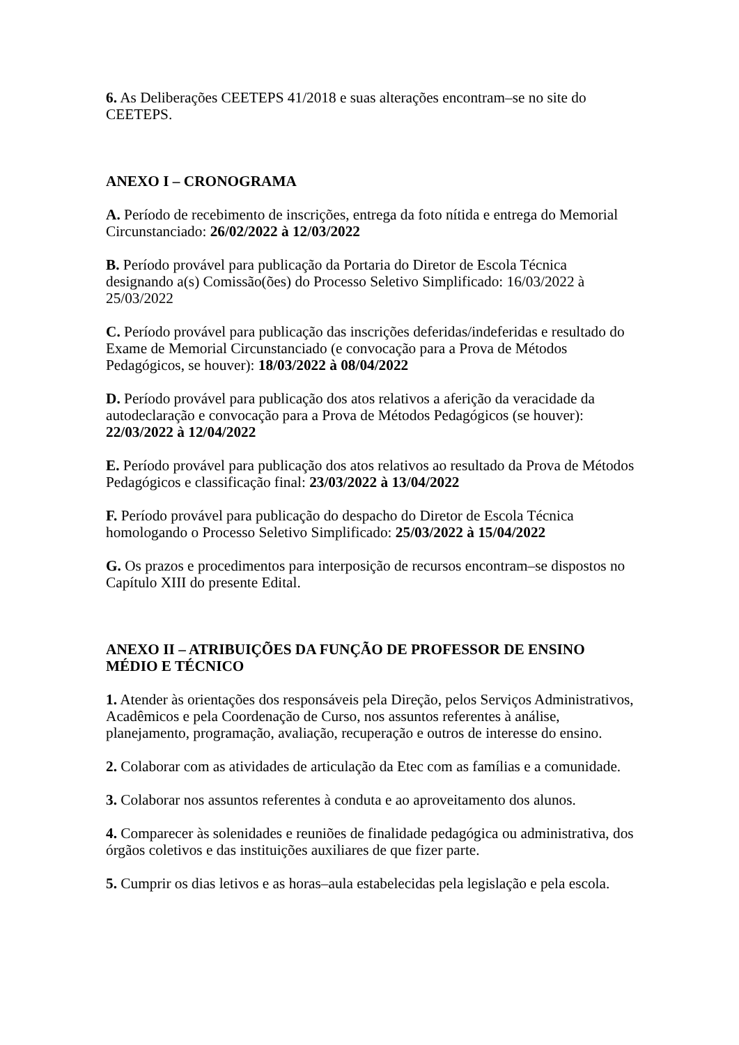6. As Deliberações CEETEPS 41/2018 e suas alterações encontram–se no site do CEETEPS.
ANEXO I – CRONOGRAMA
A. Período de recebimento de inscrições, entrega da foto nítida e entrega do Memorial Circunstanciado: 26/02/2022 à 12/03/2022
B. Período provável para publicação da Portaria do Diretor de Escola Técnica designando a(s) Comissão(ões) do Processo Seletivo Simplificado: 16/03/2022 à 25/03/2022
C. Período provável para publicação das inscrições deferidas/indeferidas e resultado do Exame de Memorial Circunstanciado (e convocação para a Prova de Métodos Pedagógicos, se houver): 18/03/2022 à 08/04/2022
D. Período provável para publicação dos atos relativos a aferição da veracidade da autodeclaração e convocação para a Prova de Métodos Pedagógicos (se houver): 22/03/2022 à 12/04/2022
E. Período provável para publicação dos atos relativos ao resultado da Prova de Métodos Pedagógicos e classificação final: 23/03/2022 à 13/04/2022
F. Período provável para publicação do despacho do Diretor de Escola Técnica homologando o Processo Seletivo Simplificado: 25/03/2022 à 15/04/2022
G. Os prazos e procedimentos para interposição de recursos encontram–se dispostos no Capítulo XIII do presente Edital.
ANEXO II – ATRIBUIÇÕES DA FUNÇÃO DE PROFESSOR DE ENSINO MÉDIO E TÉCNICO
1. Atender às orientações dos responsáveis pela Direção, pelos Serviços Administrativos, Acadêmicos e pela Coordenação de Curso, nos assuntos referentes à análise, planejamento, programação, avaliação, recuperação e outros de interesse do ensino.
2. Colaborar com as atividades de articulação da Etec com as famílias e a comunidade.
3. Colaborar nos assuntos referentes à conduta e ao aproveitamento dos alunos.
4. Comparecer às solenidades e reuniões de finalidade pedagógica ou administrativa, dos órgãos coletivos e das instituições auxiliares de que fizer parte.
5. Cumprir os dias letivos e as horas–aula estabelecidas pela legislação e pela escola.